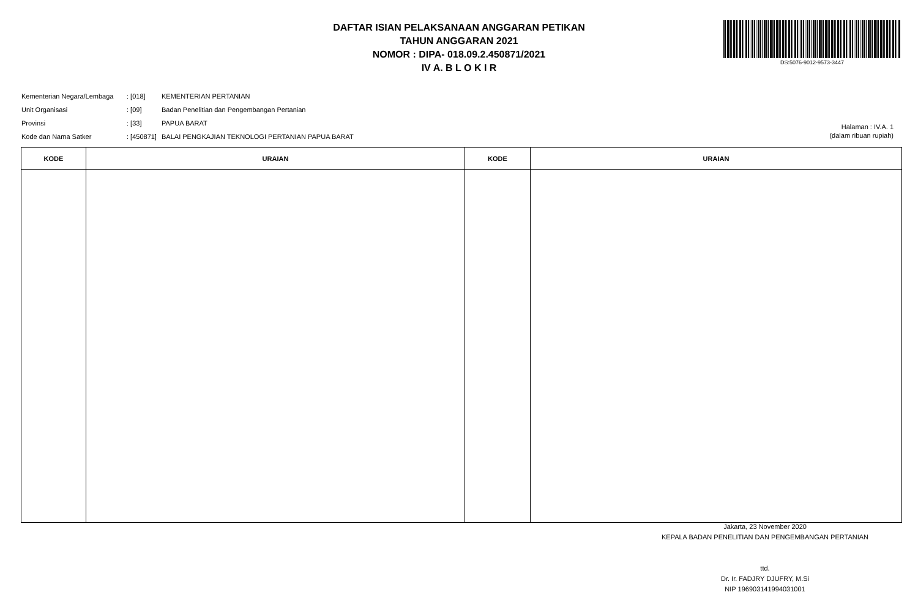DAFTAR ISIAN PELAKSANAAN ANGGARAN PETIKAN
TAHUN ANGGARAN 2021
NOMOR : DIPA- 018.09.2.450871/2021
IV A. B L O K I R
DS:5076-9012-9573-3447
| Kementerian Negara/Lembaga | : [018] | KEMENTERIAN PERTANIAN |
| Unit Organisasi | : [09] | Badan Penelitian dan Pengembangan Pertanian |
| Provinsi | : [33] | PAPUA BARAT |
| Kode dan Nama Satker | : [450871] | BALAI PENGKAJIAN TEKNOLOGI PERTANIAN PAPUA BARAT |
Halaman : IV.A. 1
(dalam ribuan rupiah)
| KODE | URAIAN | KODE | URAIAN |
| --- | --- | --- | --- |
Jakarta, 23 November 2020
KEPALA BADAN PENELITIAN DAN PENGEMBANGAN PERTANIAN
ttd.
Dr. Ir. FADJRY DJUFRY, M.Si
NIP 196903141994031001